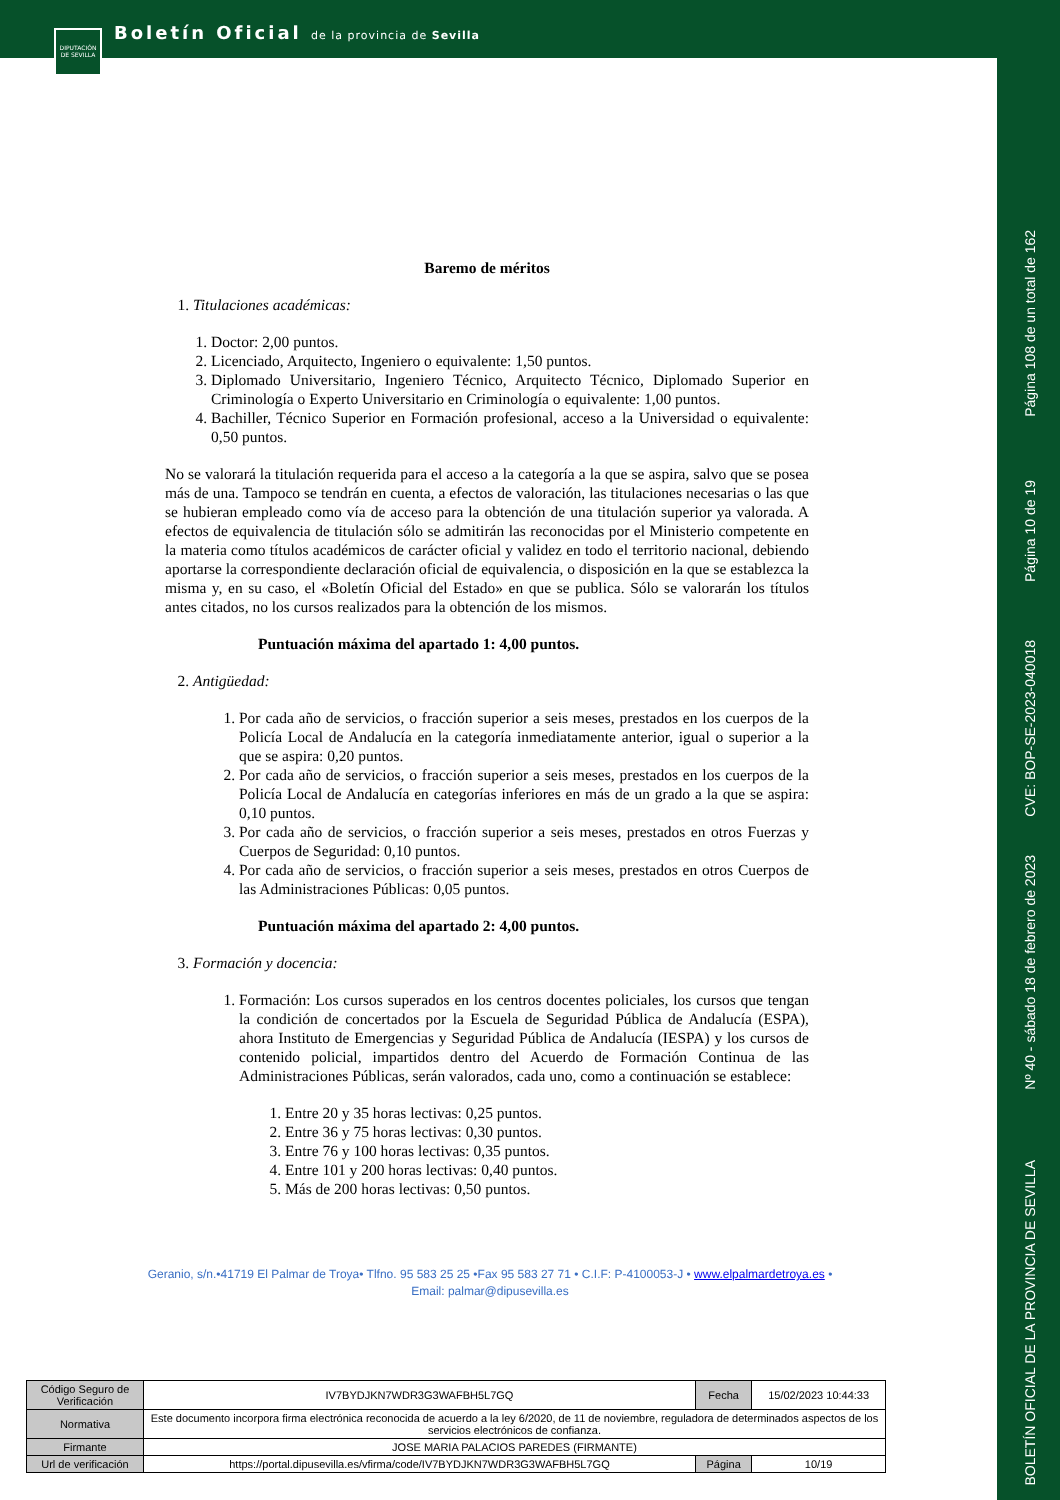DIPUTACIÓN DE SEVILLA
Boletín Oficial de la provincia de Sevilla
Página 108 de un total de 162
Página 10 de 19
CVE: BOP-SE-2023-040018
Nº 40 - sábado 18 de febrero de 2023
BOLETÍN OFICIAL DE LA PROVINCIA DE SEVILLA
Baremo de méritos
1. Titulaciones académicas:
1. Doctor: 2,00 puntos.
2. Licenciado, Arquitecto, Ingeniero o equivalente: 1,50 puntos.
3. Diplomado Universitario, Ingeniero Técnico, Arquitecto Técnico, Diplomado Superior en Criminología o Experto Universitario en Criminología o equivalente: 1,00 puntos.
4. Bachiller, Técnico Superior en Formación profesional, acceso a la Universidad o equivalente: 0,50 puntos.
No se valorará la titulación requerida para el acceso a la categoría a la que se aspira, salvo que se posea más de una. Tampoco se tendrán en cuenta, a efectos de valoración, las titulaciones necesarias o las que se hubieran empleado como vía de acceso para la obtención de una titulación superior ya valorada. A efectos de equivalencia de titulación sólo se admitirán las reconocidas por el Ministerio competente en la materia como títulos académicos de carácter oficial y validez en todo el territorio nacional, debiendo aportarse la correspondiente declaración oficial de equivalencia, o disposición en la que se establezca la misma y, en su caso, el «Boletín Oficial del Estado» en que se publica. Sólo se valorarán los títulos antes citados, no los cursos realizados para la obtención de los mismos.
Puntuación máxima del apartado 1: 4,00 puntos.
2. Antigüedad:
1. Por cada año de servicios, o fracción superior a seis meses, prestados en los cuerpos de la Policía Local de Andalucía en la categoría inmediatamente anterior, igual o superior a la que se aspira: 0,20 puntos.
2. Por cada año de servicios, o fracción superior a seis meses, prestados en los cuerpos de la Policía Local de Andalucía en categorías inferiores en más de un grado a la que se aspira: 0,10 puntos.
3. Por cada año de servicios, o fracción superior a seis meses, prestados en otros Fuerzas y Cuerpos de Seguridad: 0,10 puntos.
4. Por cada año de servicios, o fracción superior a seis meses, prestados en otros Cuerpos de las Administraciones Públicas: 0,05 puntos.
Puntuación máxima del apartado 2: 4,00 puntos.
3. Formación y docencia:
1. Formación: Los cursos superados en los centros docentes policiales, los cursos que tengan la condición de concertados por la Escuela de Seguridad Pública de Andalucía (ESPA), ahora Instituto de Emergencias y Seguridad Pública de Andalucía (IESPA) y los cursos de contenido policial, impartidos dentro del Acuerdo de Formación Continua de las Administraciones Públicas, serán valorados, cada uno, como a continuación se establece:
1. Entre 20 y 35 horas lectivas: 0,25 puntos.
2. Entre 36 y 75 horas lectivas: 0,30 puntos.
3. Entre 76 y 100 horas lectivas: 0,35 puntos.
4. Entre 101 y 200 horas lectivas: 0,40 puntos.
5. Más de 200 horas lectivas: 0,50 puntos.
Geranio, s/n.•41719 El Palmar de Troya• Tlfno. 95 583 25 25 •Fax 95 583 27 71 • C.I.F: P-4100053-J • www.elpalmardetroya.es •
Email: palmar@dipusevilla.es
| Código Seguro de Verificación | IV7BYDJKN7WDR3G3WAFBH5L7GQ | Fecha | 15/02/2023 10:44:33 |
| Normativa | Este documento incorpora firma electrónica reconocida de acuerdo a la ley 6/2020, de 11 de noviembre, reguladora de determinados aspectos de los servicios electrónicos de confianza. | | |
| Firmante | JOSE MARIA PALACIOS PAREDES (FIRMANTE) | | |
| Url de verificación | https://portal.dipusevilla.es/vfirma/code/IV7BYDJKN7WDR3G3WAFBH5L7GQ | Página | 10/19 |